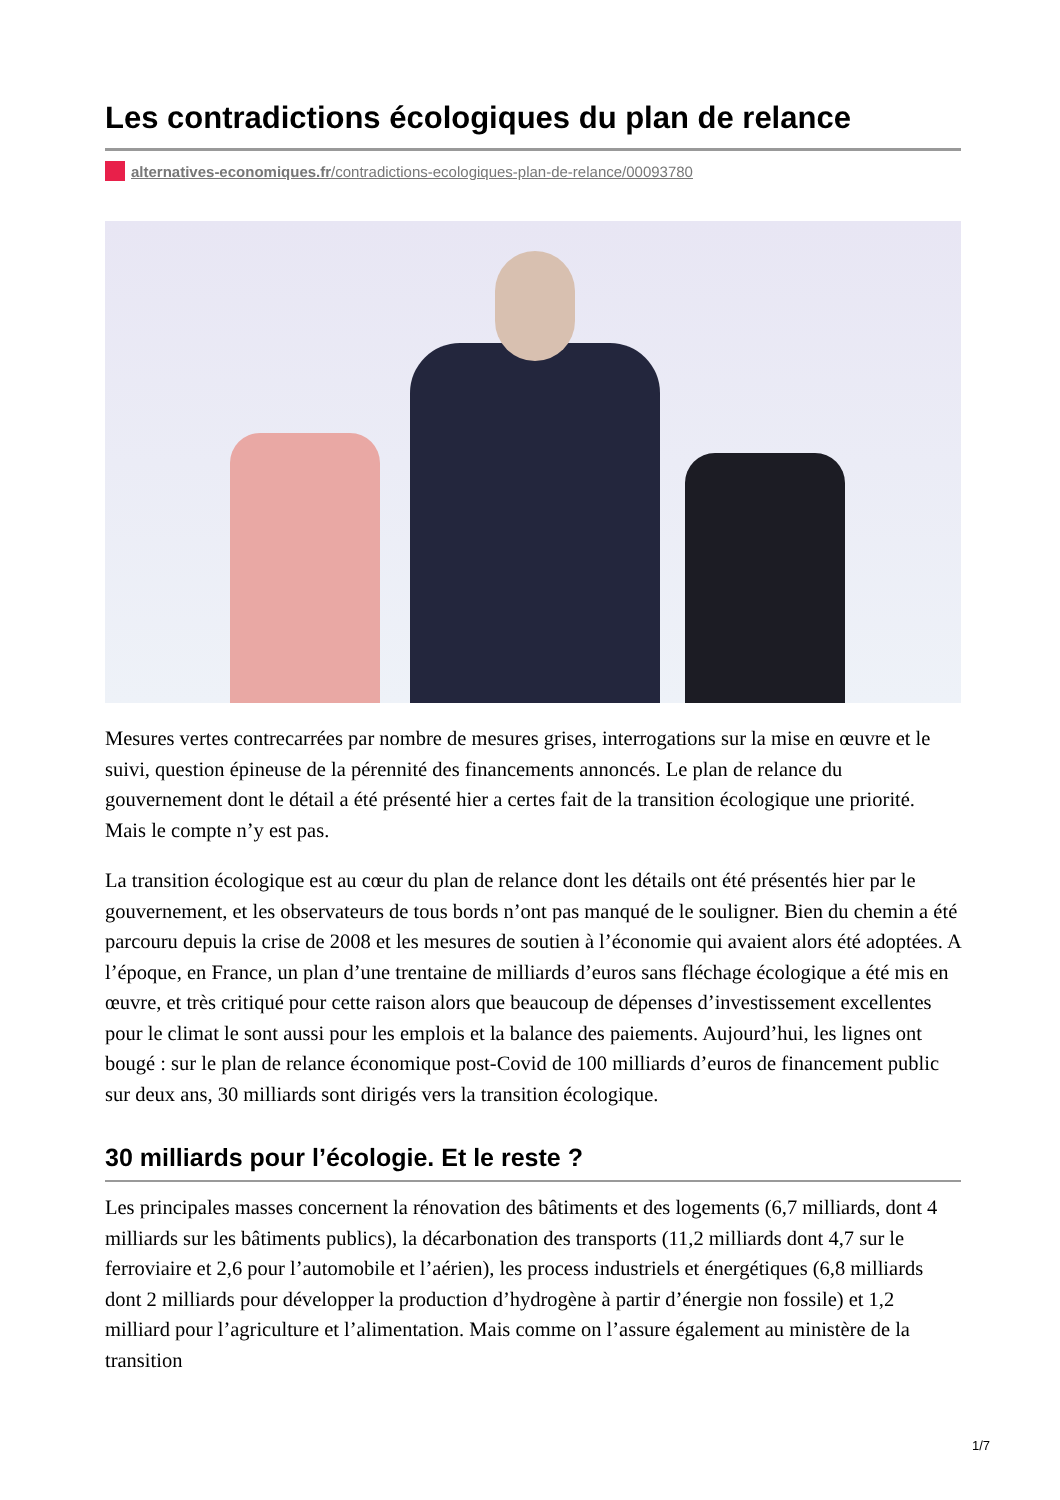Les contradictions écologiques du plan de relance
alternatives-economiques.fr/contradictions-ecologiques-plan-de-relance/00093780
Mesures vertes contrecarrées par nombre de mesures grises, interrogations sur la mise en œuvre et le suivi, question épineuse de la pérennité des financements annoncés. Le plan de relance du gouvernement dont le détail a été présenté hier a certes fait de la transition écologique une priorité. Mais le compte n’y est pas.
La transition écologique est au cœur du plan de relance dont les détails ont été présentés hier par le gouvernement, et les observateurs de tous bords n’ont pas manqué de le souligner. Bien du chemin a été parcouru depuis la crise de 2008 et les mesures de soutien à l’économie qui avaient alors été adoptées. A l’époque, en France, un plan d’une trentaine de milliards d’euros sans fléchage écologique a été mis en œuvre, et très critiqué pour cette raison alors que beaucoup de dépenses d’investissement excellentes pour le climat le sont aussi pour les emplois et la balance des paiements. Aujourd’hui, les lignes ont bougé : sur le plan de relance économique post-Covid de 100 milliards d’euros de financement public sur deux ans, 30 milliards sont dirigés vers la transition écologique.
30 milliards pour l’écologie. Et le reste ?
Les principales masses concernent la rénovation des bâtiments et des logements (6,7 milliards, dont 4 milliards sur les bâtiments publics), la décarbonation des transports (11,2 milliards dont 4,7 sur le ferroviaire et 2,6 pour l’automobile et l’aérien), les process industriels et énergétiques (6,8 milliards dont 2 milliards pour développer la production d’hydrogène à partir d’énergie non fossile) et 1,2 milliard pour l’agriculture et l’alimentation. Mais comme on l’assure également au ministère de la transition
1/7